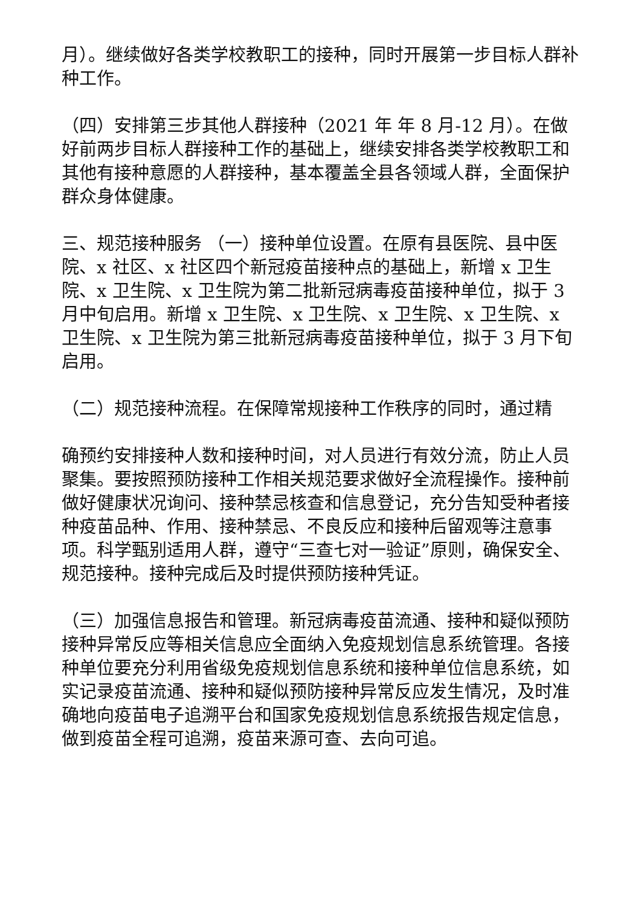月）。继续做好各类学校教职工的接种，同时开展第一步目标人群补种工作。
（四）安排第三步其他人群接种（2021 年 年 8 月-12 月）。在做好前两步目标人群接种工作的基础上，继续安排各类学校教职工和其他有接种意愿的人群接种，基本覆盖全县各领域人群，全面保护群众身体健康。
三、规范接种服务 （一）接种单位设置。在原有县医院、县中医院、x 社区、x 社区四个新冠疫苗接种点的基础上，新增 x 卫生院、x 卫生院、x 卫生院为第二批新冠病毒疫苗接种单位，拟于 3 月中旬启用。新增 x 卫生院、x 卫生院、x 卫生院、x 卫生院、x 卫生院、x 卫生院为第三批新冠病毒疫苗接种单位，拟于 3 月下旬启用。
（二）规范接种流程。在保障常规接种工作秩序的同时，通过精
确预约安排接种人数和接种时间，对人员进行有效分流，防止人员聚集。要按照预防接种工作相关规范要求做好全流程操作。接种前做好健康状况询问、接种禁忌核查和信息登记，充分告知受种者接种疫苗品种、作用、接种禁忌、不良反应和接种后留观等注意事项。科学甄别适用人群，遵守“三查七对一验证”原则，确保安全、规范接种。接种完成后及时提供预防接种凭证。
（三）加强信息报告和管理。新冠病毒疫苗流通、接种和疑似预防接种异常反应等相关信息应全面纳入免疫规划信息系统管理。各接种单位要充分利用省级免疫规划信息系统和接种单位信息系统，如实记录疫苗流通、接种和疑似预防接种异常反应发生情况，及时准确地向疫苗电子追溯平台和国家免疫规划信息系统报告规定信息，做到疫苗全程可追溯，疫苗来源可查、去向可追。